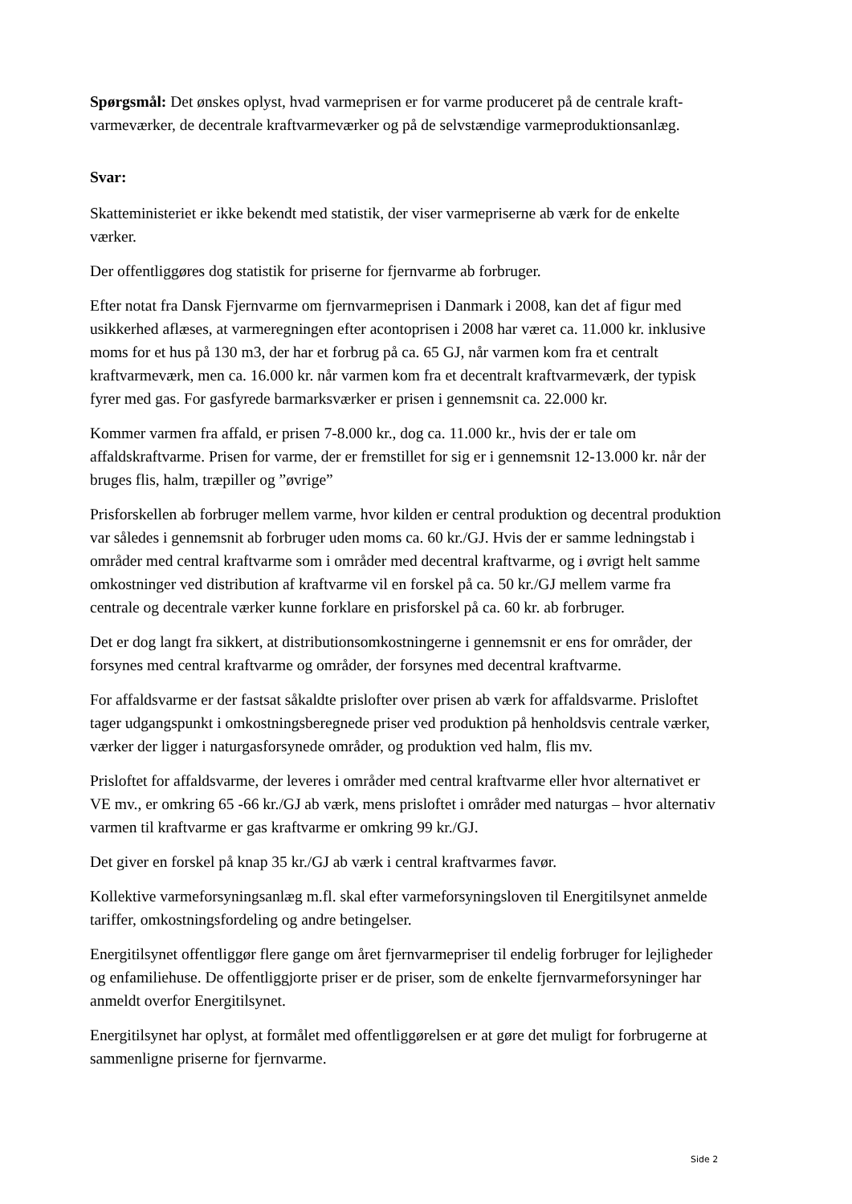Spørgsmål: Det ønskes oplyst, hvad varmeprisen er for varme produceret på de centrale kraft-varmeværker, de decentrale kraftvarmeværker og på de selvstændige varmeproduktionsanlæg.
Svar:
Skatteministeriet er ikke bekendt med statistik, der viser varmepriserne ab værk for de enkelte værker.
Der offentliggøres dog statistik for priserne for fjernvarme ab forbruger.
Efter notat fra Dansk Fjernvarme om fjernvarmeprisen i Danmark i 2008, kan det af figur med usikkerhed aflæses, at varmeregningen efter acontoprisen i 2008 har været ca. 11.000 kr. inklusive moms for et hus på 130 m3, der har et forbrug på ca. 65 GJ, når varmen kom fra et centralt kraftvarmeværk, men ca. 16.000 kr. når varmen kom fra et decentralt kraftvarmeværk, der typisk fyrer med gas. For gasfyrede barmarksværker er prisen i gennemsnit ca. 22.000 kr.
Kommer varmen fra affald, er prisen 7-8.000 kr., dog ca. 11.000 kr., hvis der er tale om affaldskraftvarme. Prisen for varme, der er fremstillet for sig er i gennemsnit 12-13.000 kr. når der bruges flis, halm, træpiller og ”øvrige”
Prisforskellen ab forbruger mellem varme, hvor kilden er central produktion og decentral produktion var således i gennemsnit ab forbruger uden moms ca. 60 kr./GJ. Hvis der er samme ledningstab i områder med central kraftvarme som i områder med decentral kraftvarme, og i øvrigt helt samme omkostninger ved distribution af kraftvarme vil en forskel på ca. 50 kr./GJ mellem varme fra centrale og decentrale værker kunne forklare en prisforskel på ca. 60 kr. ab forbruger.
Det er dog langt fra sikkert, at distributionsomkostningerne i gennemsnit er ens for områder, der forsynes med central kraftvarme og områder, der forsynes med decentral kraftvarme.
For affaldsvarme er der fastsat såkaldte prislofter over prisen ab værk for affaldsvarme. Prisloftet tager udgangspunkt i omkostningsberegnede priser ved produktion på henholdsvis centrale værker, værker der ligger i naturgasforsynede områder, og produktion ved halm, flis mv.
Prisloftet for affaldsvarme, der leveres i områder med central kraftvarme eller hvor alternativet er VE mv., er omkring 65 -66 kr./GJ ab værk, mens prisloftet i områder med naturgas – hvor alternativ varmen til kraftvarme er gas kraftvarme er omkring 99 kr./GJ.
Det giver en forskel på knap 35 kr./GJ ab værk i central kraftvarmes favør.
Kollektive varmeforsyningsanlæg m.fl. skal efter varmeforsyningsloven til Energitilsynet anmelde tariffer, omkostningsfordeling og andre betingelser.
Energitilsynet offentliggør flere gange om året fjernvarmepriser til endelig forbruger for lejligheder og enfamiliehuse. De offentliggjorte priser er de priser, som de enkelte fjernvarmeforsyninger har anmeldt overfor Energitilsynet.
Energitilsynet har oplyst, at formålet med offentliggørelsen er at gøre det muligt for forbrugerne at sammenligne priserne for fjernvarme.
Side 2